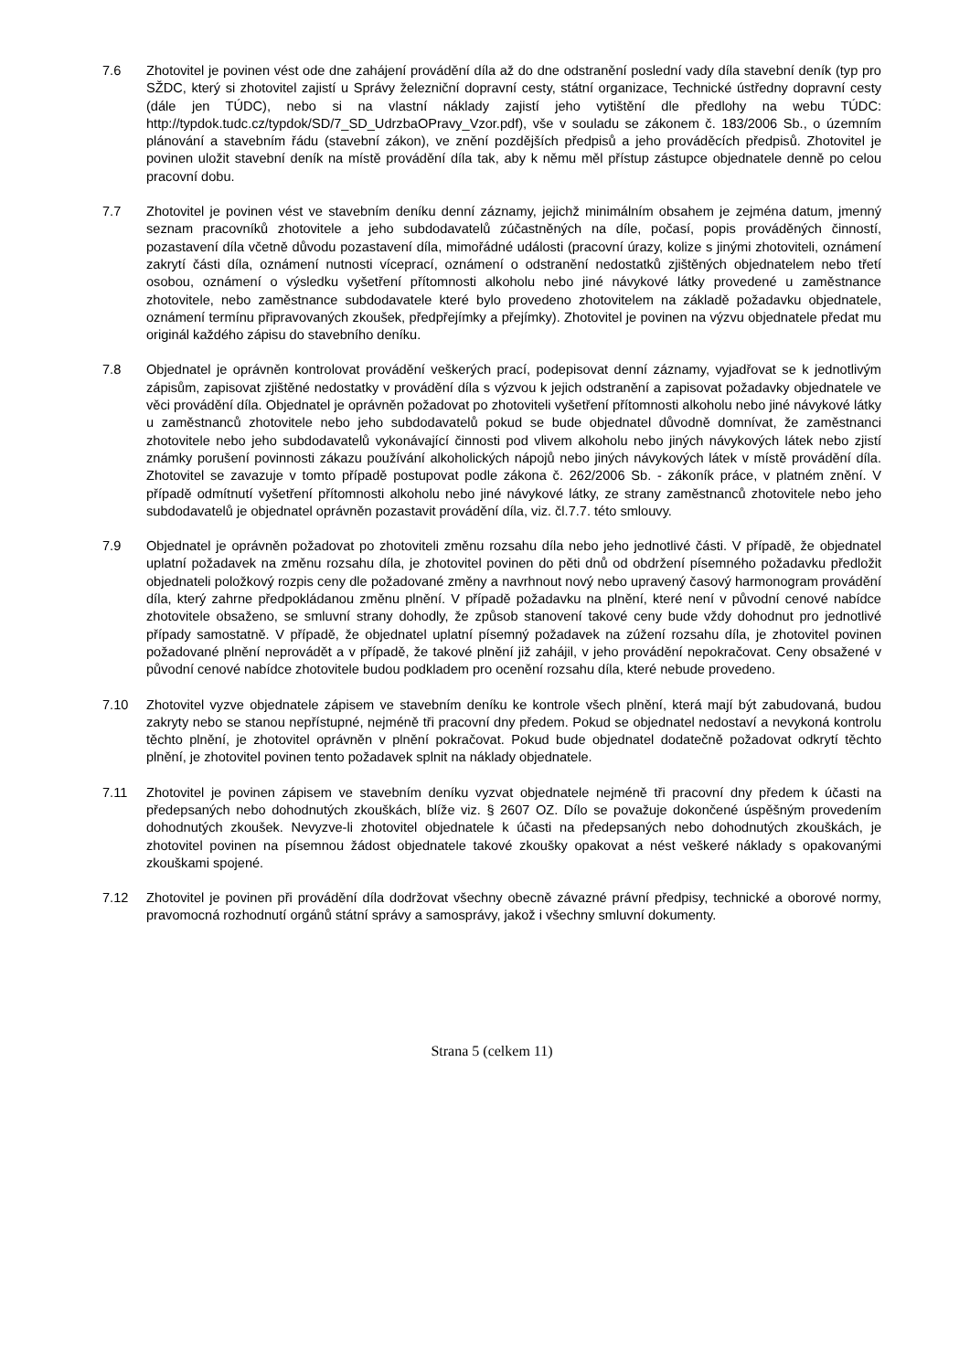7.6 Zhotovitel je povinen vést ode dne zahájení provádění díla až do dne odstranění poslední vady díla stavební deník (typ pro SŽDC, který si zhotovitel zajistí u Správy železniční dopravní cesty, státní organizace, Technické ústředny dopravní cesty (dále jen TÚDC), nebo si na vlastní náklady zajistí jeho vytištění dle předlohy na webu TÚDC: http://typdok.tudc.cz/typdok/SD/7_SD_UdrzbaOPravy_Vzor.pdf), vše v souladu se zákonem č. 183/2006 Sb., o územním plánování a stavebním řádu (stavební zákon), ve znění pozdějších předpisů a jeho prováděcích předpisů. Zhotovitel je povinen uložit stavební deník na místě provádění díla tak, aby k němu měl přístup zástupce objednatele denně po celou pracovní dobu.
7.7 Zhotovitel je povinen vést ve stavebním deníku denní záznamy, jejichž minimálním obsahem je zejména datum, jmenný seznam pracovníků zhotovitele a jeho subdodavatelů zúčastněných na díle, počasí, popis prováděných činností, pozastavení díla včetně důvodu pozastavení díla, mimořádné události (pracovní úrazy, kolize s jinými zhotoviteli, oznámení zakrytí části díla, oznámení nutnosti víceprací, oznámení o odstranění nedostatků zjištěných objednatelem nebo třetí osobou, oznámení o výsledku vyšetření přítomnosti alkoholu nebo jiné návykové látky provedené u zaměstnance zhotovitele, nebo zaměstnance subdodavatele které bylo provedeno zhotovitelem na základě požadavku objednatele, oznámení termínu připravovaných zkoušek, předpřejímky a přejímky). Zhotovitel je povinen na výzvu objednatele předat mu originál každého zápisu do stavebního deníku.
7.8 Objednatel je oprávněn kontrolovat provádění veškerých prací, podepisovat denní záznamy, vyjadřovat se k jednotlivým zápisům, zapisovat zjištěné nedostatky v provádění díla s výzvou k jejich odstranění a zapisovat požadavky objednatele ve věci provádění díla. Objednatel je oprávněn požadovat po zhotoviteli vyšetření přítomnosti alkoholu nebo jiné návykové látky u zaměstnanců zhotovitele nebo jeho subdodavatelů pokud se bude objednatel důvodně domnívat, že zaměstnanci zhotovitele nebo jeho subdodavatelů vykonávající činnosti pod vlivem alkoholu nebo jiných návykových látek nebo zjistí známky porušení povinnosti zákazu používání alkoholických nápojů nebo jiných návykových látek v místě provádění díla. Zhotovitel se zavazuje v tomto případě postupovat podle zákona č. 262/2006 Sb. - zákoník práce, v platném znění. V případě odmítnutí vyšetření přítomnosti alkoholu nebo jiné návykové látky, ze strany zaměstnanců zhotovitele nebo jeho subdodavatelů je objednatel oprávněn pozastavit provádění díla, viz. čl.7.7. této smlouvy.
7.9 Objednatel je oprávněn požadovat po zhotoviteli změnu rozsahu díla nebo jeho jednotlivé části. V případě, že objednatel uplatní požadavek na změnu rozsahu díla, je zhotovitel povinen do pěti dnů od obdržení písemného požadavku předložit objednateli položkový rozpis ceny dle požadované změny a navrhnout nový nebo upravený časový harmonogram provádění díla, který zahrne předpokládanou změnu plnění. V případě požadavku na plnění, které není v původní cenové nabídce zhotovitele obsaženo, se smluvní strany dohodly, že způsob stanovení takové ceny bude vždy dohodnut pro jednotlivé případy samostatně. V případě, že objednatel uplatní písemný požadavek na zúžení rozsahu díla, je zhotovitel povinen požadované plnění neprovádět a v případě, že takové plnění již zahájil, v jeho provádění nepokračovat. Ceny obsažené v původní cenové nabídce zhotovitele budou podkladem pro ocenění rozsahu díla, které nebude provedeno.
7.10 Zhotovitel vyzve objednatele zápisem ve stavebním deníku ke kontrole všech plnění, která mají být zabudovaná, budou zakryty nebo se stanou nepřístupné, nejméně tři pracovní dny předem. Pokud se objednatel nedostaví a nevykoná kontrolu těchto plnění, je zhotovitel oprávněn v plnění pokračovat. Pokud bude objednatel dodatečně požadovat odkrytí těchto plnění, je zhotovitel povinen tento požadavek splnit na náklady objednatele.
7.11 Zhotovitel je povinen zápisem ve stavebním deníku vyzvat objednatele nejméně tři pracovní dny předem k účasti na předepsaných nebo dohodnutých zkouškách, blíže viz. § 2607 OZ. Dílo se považuje dokončené úspěšným provedením dohodnutých zkoušek. Nevyzve-li zhotovitel objednatele k účasti na předepsaných nebo dohodnutých zkouškách, je zhotovitel povinen na písemnou žádost objednatele takové zkoušky opakovat a nést veškeré náklady s opakovanými zkouškami spojené.
7.12 Zhotovitel je povinen při provádění díla dodržovat všechny obecně závazné právní předpisy, technické a oborové normy, pravomocná rozhodnutí orgánů státní správy a samosprávy, jakož i všechny smluvní dokumenty.
Strana 5 (celkem 11)